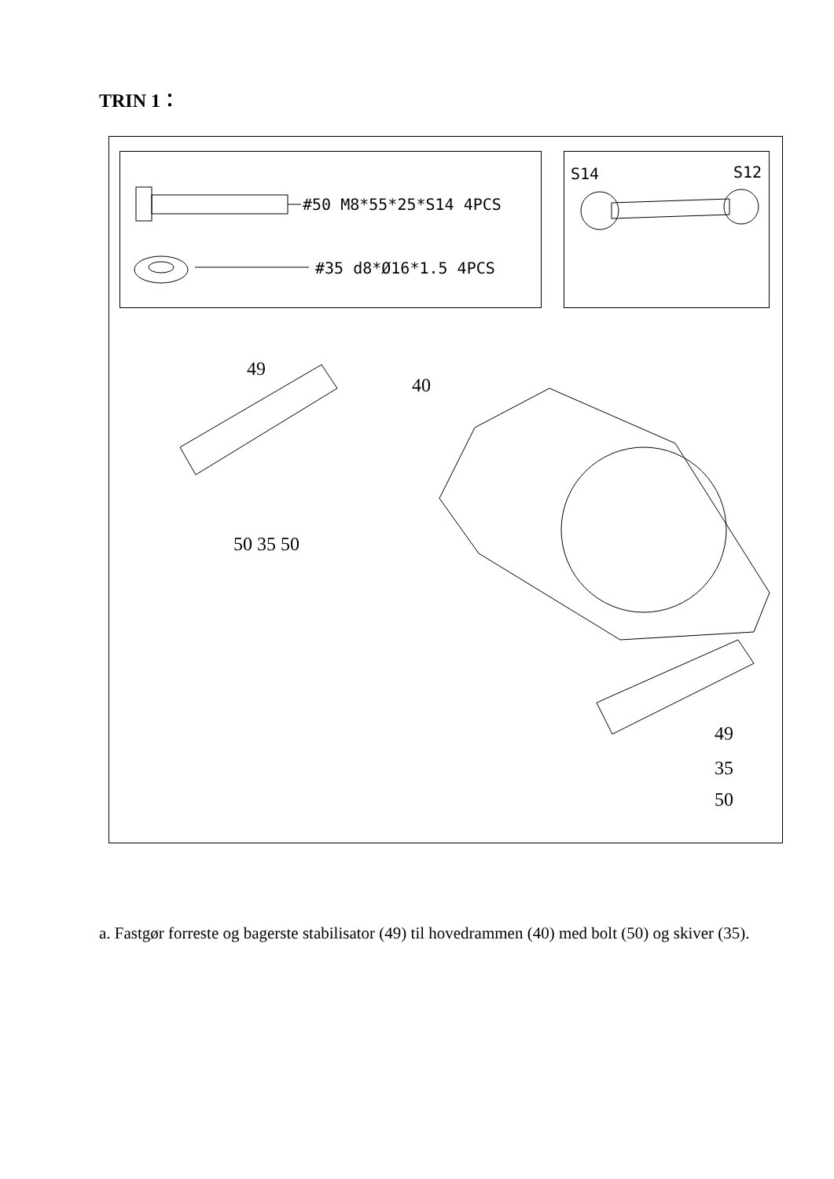TRIN 1：
#50 M8*55*25*S14 4PCS
#35 d8*Ø16*1.5 4PCS
S14
S12
49
40
50 35 50
49
35
50
a. Fastgør forreste og bagerste stabilisator (49) til hovedrammen (40) med bolt (50) og skiver (35).